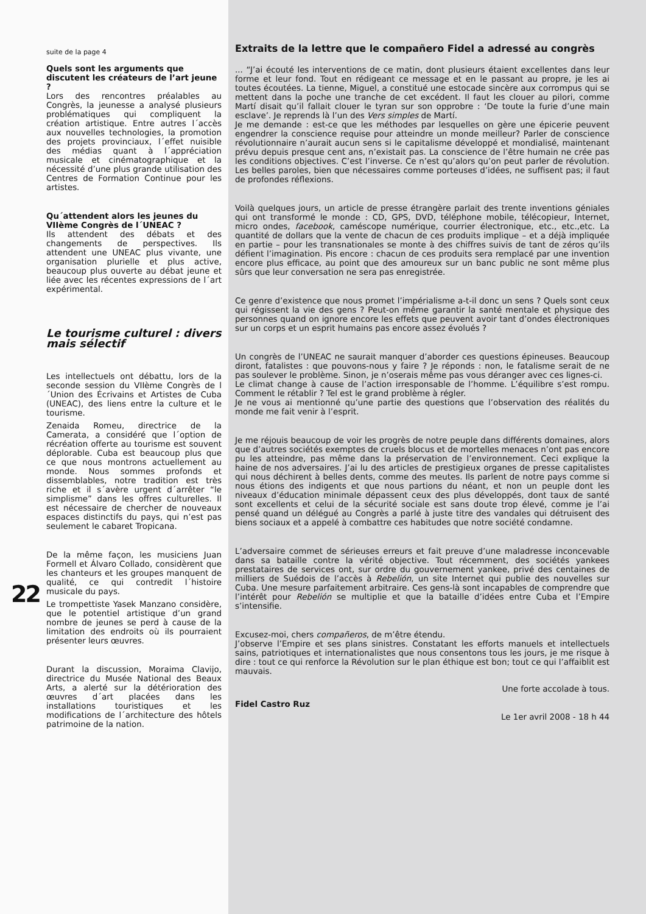22
suite de la page 4
Quels sont les arguments que discutent les créateurs de l’art jeune ?
Lors des rencontres préalables au Congrès, la jeunesse a analysé plusieurs problématiques qui compliquent la création artistique. Entre autres l´accès aux nouvelles technologies, la promotion des projets provinciaux, l´effet nuisible des médias quant à l´appréciation musicale et cinématographique et la nécessité d’une plus grande utilisation des Centres de Formation Continue pour les artistes.
Qu´attendent alors les jeunes du VIIème Congrès de l´UNEAC ?
Ils attendent des débats et des changements de perspectives. Ils attendent une UNEAC plus vivante, une organisation plurielle et plus active, beaucoup plus ouverte au débat jeune et liée avec les récentes expressions de l´art expérimental.
Le tourisme culturel : divers mais sélectif
Les intellectuels ont débattu, lors de la seconde session du VIIème Congrès de l´Union des Écrivains et Artistes de Cuba (UNEAC), des liens entre la culture et le tourisme.
Zenaida Romeu, directrice de la Camerata, a considéré que l´option de récréation offerte au tourisme est souvent déplorable. Cuba est beaucoup plus que ce que nous montrons actuellement au monde. Nous sommes profonds et dissemblables, notre tradition est très riche et il s´avère urgent d´arrêter “le simplisme” dans les offres culturelles. Il est nécessaire de chercher de nouveaux espaces distinctifs du pays, qui n’est pas seulement le cabaret Tropicana.
De la même façon, les musiciens Juan Formell et Álvaro Collado, considèrent que les chanteurs et les groupes manquent de qualité, ce qui contredit l´histoire musicale du pays.
Le trompettiste Yasek Manzano considère, que le potentiel artistique d’un grand nombre de jeunes se perd à cause de la limitation des endroits où ils pourraient présenter leurs œuvres.
Durant la discussion, Moraima Clavijo, directrice du Musée National des Beaux Arts, a alerté sur la détérioration des œuvres d´art placées dans les installations touristiques et les modifications de l´architecture des hôtels patrimoine de la nation.
Extraits de la lettre que le compañero Fidel a adressé au congrès
... “J’ai écouté les interventions de ce matin, dont plusieurs étaient excellentes dans leur forme et leur fond. Tout en rédigeant ce message et en le passant au propre, je les ai toutes écoutées. La tienne, Miguel, a constitué une estocade sincère aux corrompus qui se mettent dans la poche une tranche de cet excédent. Il faut les clouer au pilori, comme Martí disait qu’il fallait clouer le tyran sur son opprobre : ‘De toute la furie d’une main esclave’. Je reprends là l’un des Vers simples de Martí.
Je me demande : est-ce que les méthodes par lesquelles on gère une épicerie peuvent engendrer la conscience requise pour atteindre un monde meilleur? Parler de conscience révolutionnaire n’aurait aucun sens si le capitalisme développé et mondialisé, maintenant prévu depuis presque cent ans, n’existait pas. La conscience de l’être humain ne crée pas les conditions objectives. C’est l’inverse. Ce n’est qu’alors qu’on peut parler de révolution. Les belles paroles, bien que nécessaires comme porteuses d’idées, ne suffisent pas; il faut de profondes réflexions.
Voilà quelques jours, un article de presse étrangère parlait des trente inventions géniales qui ont transformé le monde : CD, GPS, DVD, téléphone mobile, télécopieur, Internet, micro ondes, facebook, caméscope numérique, courrier électronique, etc., etc.,etc. La quantité de dollars que la vente de chacun de ces produits implique – et a déjà impliquée en partie – pour les transnationales se monte à des chiffres suivis de tant de zéros qu’ils défient l’imagination. Pis encore : chacun de ces produits sera remplacé par une invention encore plus efficace, au point que des amoureux sur un banc public ne sont même plus sûrs que leur conversation ne sera pas enregistrée.
Ce genre d’existence que nous promet l’impérialisme a-t-il donc un sens ? Quels sont ceux qui régissent la vie des gens ? Peut-on même garantir la santé mentale et physique des personnes quand on ignore encore les effets que peuvent avoir tant d’ondes électroniques sur un corps et un esprit humains pas encore assez évolués ?
Un congrès de l’UNEAC ne saurait manquer d’aborder ces questions épineuses. Beaucoup diront, fatalistes : que pouvons-nous y faire ? Je réponds : non, le fatalisme serait de ne pas soulever le problème. Sinon, je n’oserais même pas vous déranger avec ces lignes-ci.
Le climat change à cause de l’action irresponsable de l’homme. L’équilibre s’est rompu. Comment le rétablir ? Tel est le grand problème à régler.
Je ne vous ai mentionné qu’une partie des questions que l’observation des réalités du monde me fait venir à l’esprit.
Je me réjouis beaucoup de voir les progrès de notre peuple dans différents domaines, alors que d’autres sociétés exemptes de cruels blocus et de mortelles menaces n’ont pas encore pu les atteindre, pas même dans la préservation de l’environnement. Ceci explique la haine de nos adversaires. J’ai lu des articles de prestigieux organes de presse capitalistes qui nous déchirent à belles dents, comme des meutes. Ils parlent de notre pays comme si nous étions des indigents et que nous partions du néant, et non un peuple dont les niveaux d’éducation minimale dépassent ceux des plus développés, dont taux de santé sont excellents et celui de la sécurité sociale est sans doute trop élevé, comme je l’ai pensé quand un délégué au Congrès a parlé à juste titre des vandales qui détruisent des biens sociaux et a appelé à combattre ces habitudes que notre société condamne.
L’adversaire commet de sérieuses erreurs et fait preuve d’une maladresse inconcevable dans sa bataille contre la vérité objective. Tout récemment, des sociétés yankees prestataires de services ont, sur ordre du gouvernement yankee, privé des centaines de milliers de Suédois de l’accès à Rebelión, un site Internet qui publie des nouvelles sur Cuba. Une mesure parfaitement arbitraire. Ces gens-là sont incapables de comprendre que l’intérêt pour Rebelión se multiplie et que la bataille d’idées entre Cuba et l’Empire s’intensifie.
Excusez-moi, chers compañeros, de m’être étendu.
J’observe l’Empire et ses plans sinistres. Constatant les efforts manuels et intellectuels sains, patriotiques et internationalistes que nous consentons tous les jours, je me risque à dire : tout ce qui renforce la Révolution sur le plan éthique est bon; tout ce qui l’affaiblit est mauvais.
Une forte accolade à tous.
Fidel Castro Ruz
Le 1er avril 2008 - 18 h 44